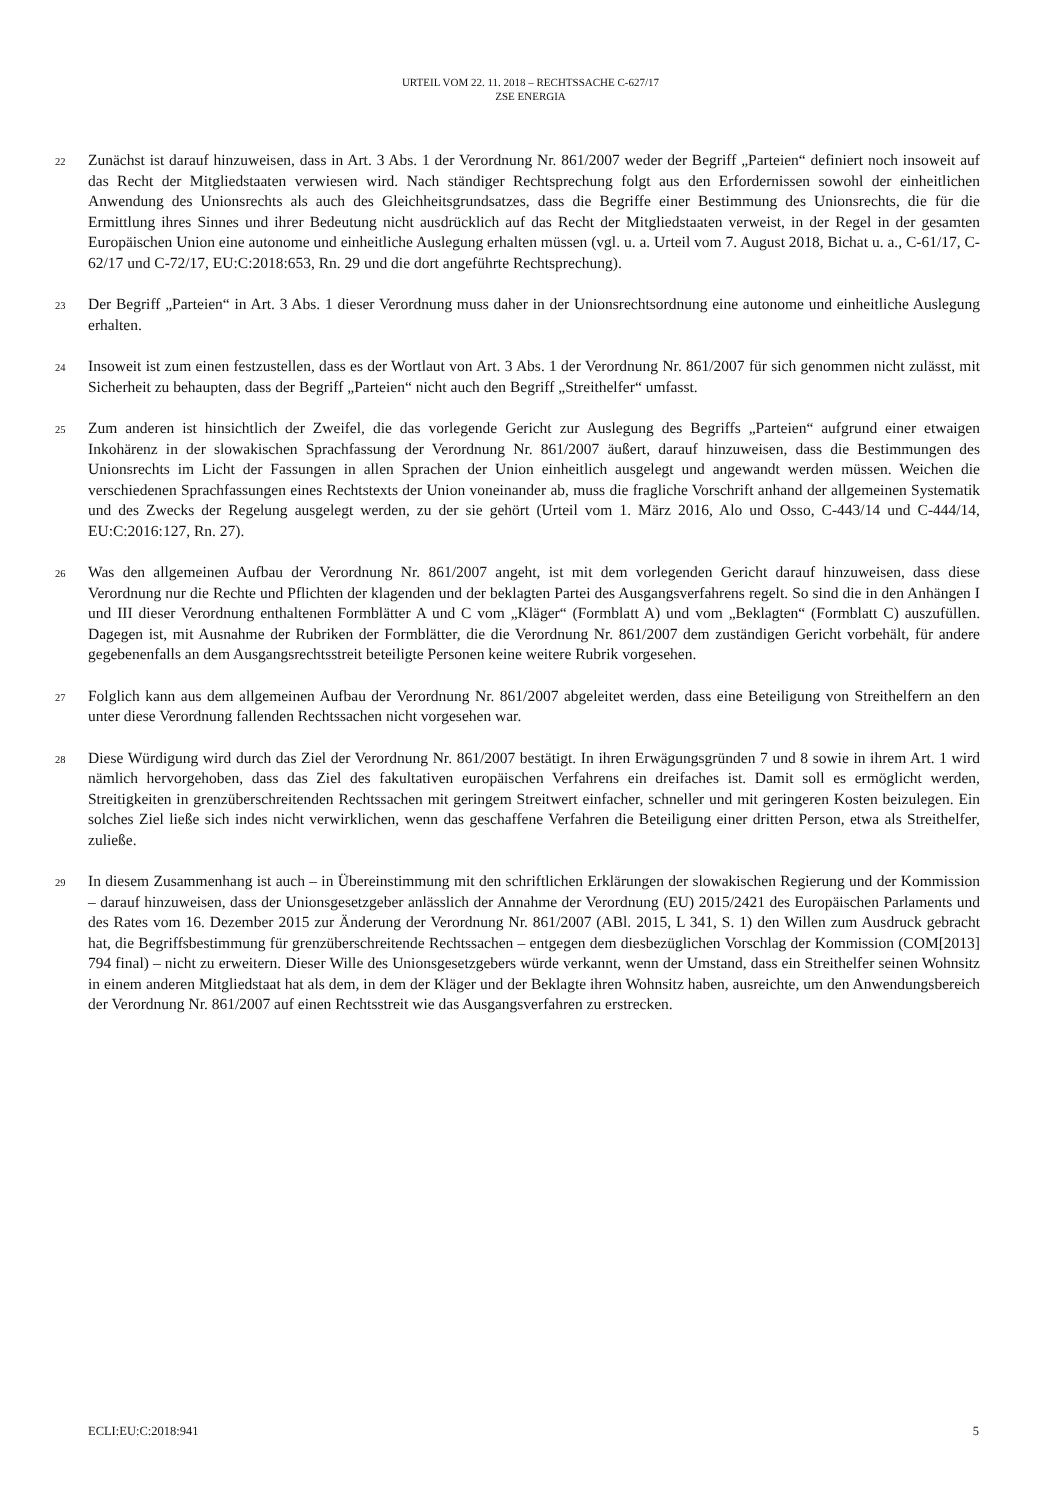URTEIL VOM 22. 11. 2018 – RECHTSSACHE C-627/17
ZSE ENERGIA
22
Zunächst ist darauf hinzuweisen, dass in Art. 3 Abs. 1 der Verordnung Nr. 861/2007 weder der Begriff „Parteien“ definiert noch insoweit auf das Recht der Mitgliedstaaten verwiesen wird. Nach ständiger Rechtsprechung folgt aus den Erfordernissen sowohl der einheitlichen Anwendung des Unionsrechts als auch des Gleichheitsgrundsatzes, dass die Begriffe einer Bestimmung des Unionsrechts, die für die Ermittlung ihres Sinnes und ihrer Bedeutung nicht ausdrücklich auf das Recht der Mitgliedstaaten verweist, in der Regel in der gesamten Europäischen Union eine autonome und einheitliche Auslegung erhalten müssen (vgl. u. a. Urteil vom 7. August 2018, Bichat u. a., C-61/17, C-62/17 und C-72/17, EU:C:2018:653, Rn. 29 und die dort angeführte Rechtsprechung).
23
Der Begriff „Parteien“ in Art. 3 Abs. 1 dieser Verordnung muss daher in der Unionsrechtsordnung eine autonome und einheitliche Auslegung erhalten.
24
Insoweit ist zum einen festzustellen, dass es der Wortlaut von Art. 3 Abs. 1 der Verordnung Nr. 861/2007 für sich genommen nicht zulässt, mit Sicherheit zu behaupten, dass der Begriff „Parteien“ nicht auch den Begriff „Streithelfer“ umfasst.
25
Zum anderen ist hinsichtlich der Zweifel, die das vorlegende Gericht zur Auslegung des Begriffs „Parteien“ aufgrund einer etwaigen Inkohärenz in der slowakischen Sprachfassung der Verordnung Nr. 861/2007 äußert, darauf hinzuweisen, dass die Bestimmungen des Unionsrechts im Licht der Fassungen in allen Sprachen der Union einheitlich ausgelegt und angewandt werden müssen. Weichen die verschiedenen Sprachfassungen eines Rechtstexts der Union voneinander ab, muss die fragliche Vorschrift anhand der allgemeinen Systematik und des Zwecks der Regelung ausgelegt werden, zu der sie gehört (Urteil vom 1. März 2016, Alo und Osso, C-443/14 und C-444/14, EU:C:2016:127, Rn. 27).
26
Was den allgemeinen Aufbau der Verordnung Nr. 861/2007 angeht, ist mit dem vorlegenden Gericht darauf hinzuweisen, dass diese Verordnung nur die Rechte und Pflichten der klagenden und der beklagten Partei des Ausgangsverfahrens regelt. So sind die in den Anhängen I und III dieser Verordnung enthaltenen Formblätter A und C vom „Kläger“ (Formblatt A) und vom „Beklagten“ (Formblatt C) auszufüllen. Dagegen ist, mit Ausnahme der Rubriken der Formblätter, die die Verordnung Nr. 861/2007 dem zuständigen Gericht vorbehält, für andere gegebenenfalls an dem Ausgangsrechtsstreit beteiligte Personen keine weitere Rubrik vorgesehen.
27
Folglich kann aus dem allgemeinen Aufbau der Verordnung Nr. 861/2007 abgeleitet werden, dass eine Beteiligung von Streithelfern an den unter diese Verordnung fallenden Rechtssachen nicht vorgesehen war.
28
Diese Würdigung wird durch das Ziel der Verordnung Nr. 861/2007 bestätigt. In ihren Erwägungsgründen 7 und 8 sowie in ihrem Art. 1 wird nämlich hervorgehoben, dass das Ziel des fakultativen europäischen Verfahrens ein dreifaches ist. Damit soll es ermöglicht werden, Streitigkeiten in grenzüberschreitenden Rechtssachen mit geringem Streitwert einfacher, schneller und mit geringeren Kosten beizulegen. Ein solches Ziel ließe sich indes nicht verwirklichen, wenn das geschaffene Verfahren die Beteiligung einer dritten Person, etwa als Streithelfer, zuließe.
29
In diesem Zusammenhang ist auch – in Übereinstimmung mit den schriftlichen Erklärungen der slowakischen Regierung und der Kommission – darauf hinzuweisen, dass der Unionsgesetzgeber anlässlich der Annahme der Verordnung (EU) 2015/2421 des Europäischen Parlaments und des Rates vom 16. Dezember 2015 zur Änderung der Verordnung Nr. 861/2007 (ABl. 2015, L 341, S. 1) den Willen zum Ausdruck gebracht hat, die Begriffsbestimmung für grenzüberschreitende Rechtssachen – entgegen dem diesbezüglichen Vorschlag der Kommission (COM[2013] 794 final) – nicht zu erweitern. Dieser Wille des Unionsgesetzgebers würde verkannt, wenn der Umstand, dass ein Streithelfer seinen Wohnsitz in einem anderen Mitgliedstaat hat als dem, in dem der Kläger und der Beklagte ihren Wohnsitz haben, ausreichte, um den Anwendungsbereich der Verordnung Nr. 861/2007 auf einen Rechtsstreit wie das Ausgangsverfahren zu erstrecken.
ECLI:EU:C:2018:941 5